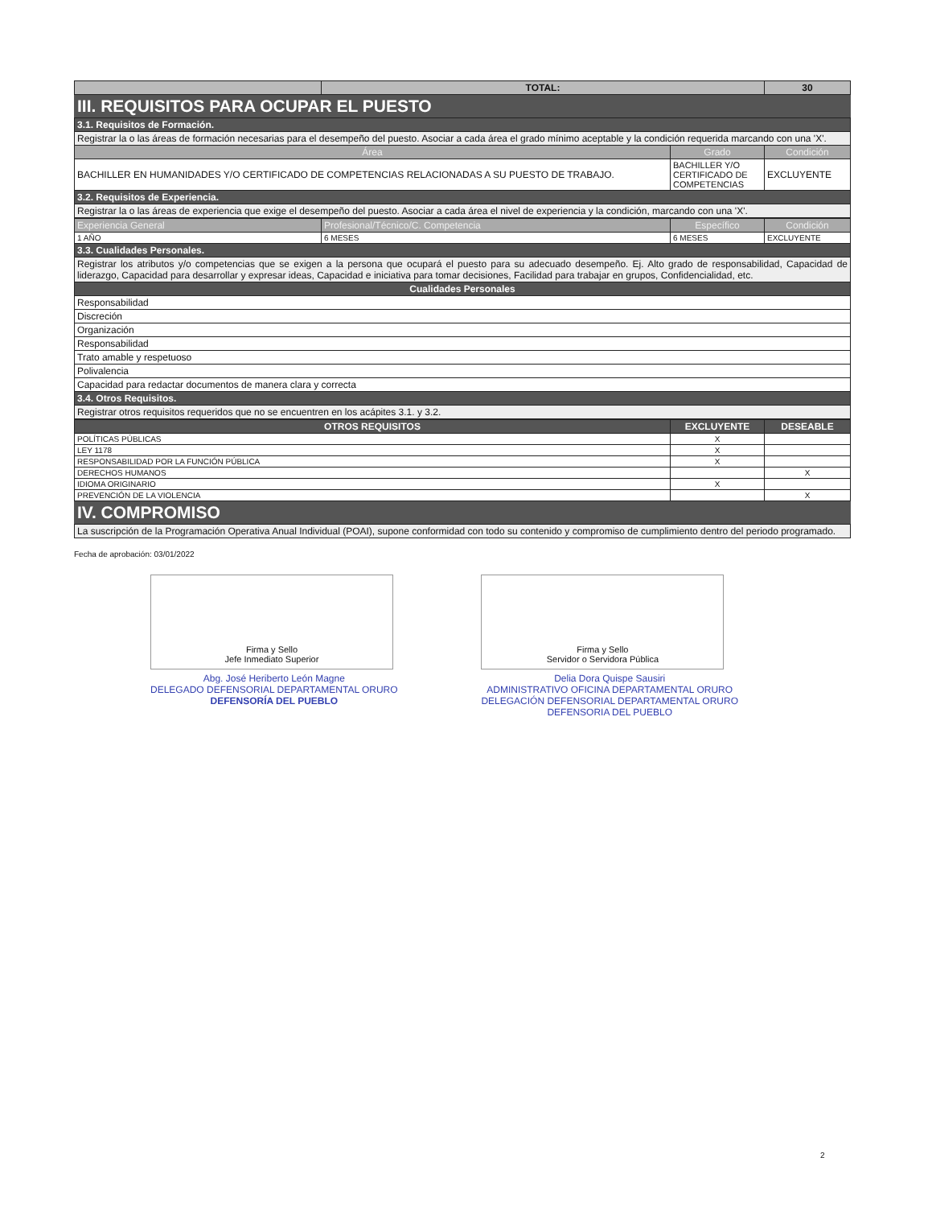| | TOTAL: | 30 |
III. REQUISITOS PARA OCUPAR EL PUESTO
| 3.1. Requisitos de Formación. | | |
| Registrar la o las áreas de formación necesarias para el desempeño del puesto. Asociar a cada área el grado mínimo aceptable y la condición requerida marcando con una 'X'. | | |
| Área | Grado | Condición |
| BACHILLER EN HUMANIDADES Y/O CERTIFICADO DE COMPETENCIAS RELACIONADAS A SU PUESTO DE TRABAJO. | BACHILLER Y/O CERTIFICADO DE COMPETENCIAS | EXCLUYENTE |
| 3.2. Requisitos de Experiencia. | | |
| Registrar la o las áreas de experiencia que exige el desempeño del puesto. Asociar a cada área el nivel de experiencia y la condición, marcando con una 'X'. | | |
| Experiencia General | Profesional/Técnico/C. Competencia | Específico | Condición |
| --- | --- | --- | --- |
| 1 AÑO | 6 MESES | 6 MESES | EXCLUYENTE |
| 3.3. Cualidades Personales. | | | |
| Registrar los atributos y/o competencias que se exigen a la persona que ocupará el puesto para su adecuado desempeño. Ej. Alto grado de responsabilidad, Capacidad de liderazgo, Capacidad para desarrollar y expresar ideas, Capacidad e iniciativa para tomar decisiones, Facilidad para trabajar en grupos, Confidencialidad, etc. | | | |
| Cualidades Personales | | | |
| Responsabilidad | | | |
| Discreción | | | |
| Organización | | | |
| Responsabilidad | | | |
| Trato amable y respetuoso | | | |
| Polivalencia | | | |
| Capacidad para redactar documentos de manera clara y correcta | | | |
| 3.4. Otros Requisitos. | | | |
| Registrar otros requisitos requeridos que no se encuentren en los acápites 3.1. y 3.2. | | | |
| OTROS REQUISITOS | EXCLUYENTE | DESEABLE |
| --- | --- | --- |
| POLÍTICAS PÚBLICAS | X | |
| LEY 1178 | X | |
| RESPONSABILIDAD POR LA FUNCIÓN PÚBLICA | X | |
| DERECHOS HUMANOS | | X |
| IDIOMA ORIGINARIO | X | |
| PREVENCIÓN DE LA VIOLENCIA | | X |
IV. COMPROMISO
| La suscripción de la Programación Operativa Anual Individual (POAI), supone conformidad con todo su contenido y compromiso de cumplimiento dentro del periodo programado. |
Fecha de aprobación: 03/01/2022
Firma y Sello
Jefe Inmediato Superior
Abg. José Heriberto León Magne
DELEGADO DEFENSORIAL DEPARTAMENTAL ORURO
DEFENSORÍA DEL PUEBLO
Firma y Sello
Servidor o Servidora Pública
Delia Dora Quispe Sausiri
ADMINISTRATIVO OFICINA DEPARTAMENTAL ORURO
DELEGACIÓN DEFENSORIAL DEPARTAMENTAL ORURO
DEFENSORIA DEL PUEBLO
2